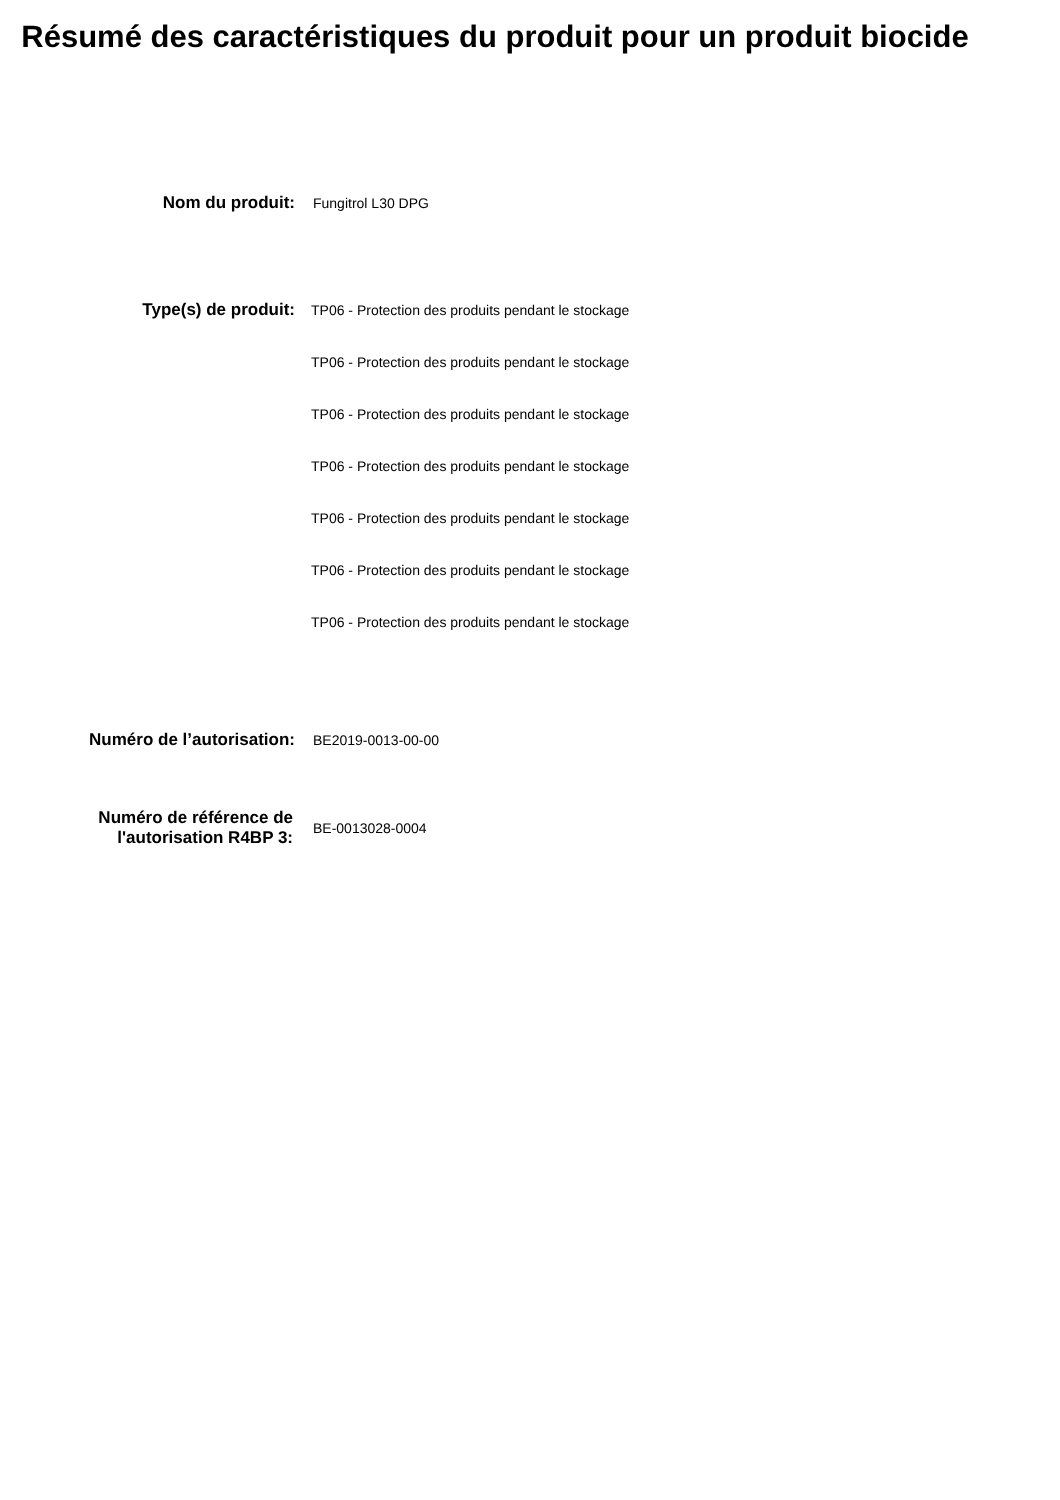Résumé des caractéristiques du produit pour un produit biocide
Nom du produit:
Fungitrol L30 DPG
Type(s) de produit:
TP06 - Protection des produits pendant le stockage
TP06 - Protection des produits pendant le stockage
TP06 - Protection des produits pendant le stockage
TP06 - Protection des produits pendant le stockage
TP06 - Protection des produits pendant le stockage
TP06 - Protection des produits pendant le stockage
TP06 - Protection des produits pendant le stockage
Numéro de l’autorisation:
BE2019-0013-00-00
Numéro de référence de l'autorisation R4BP 3:
BE-0013028-0004